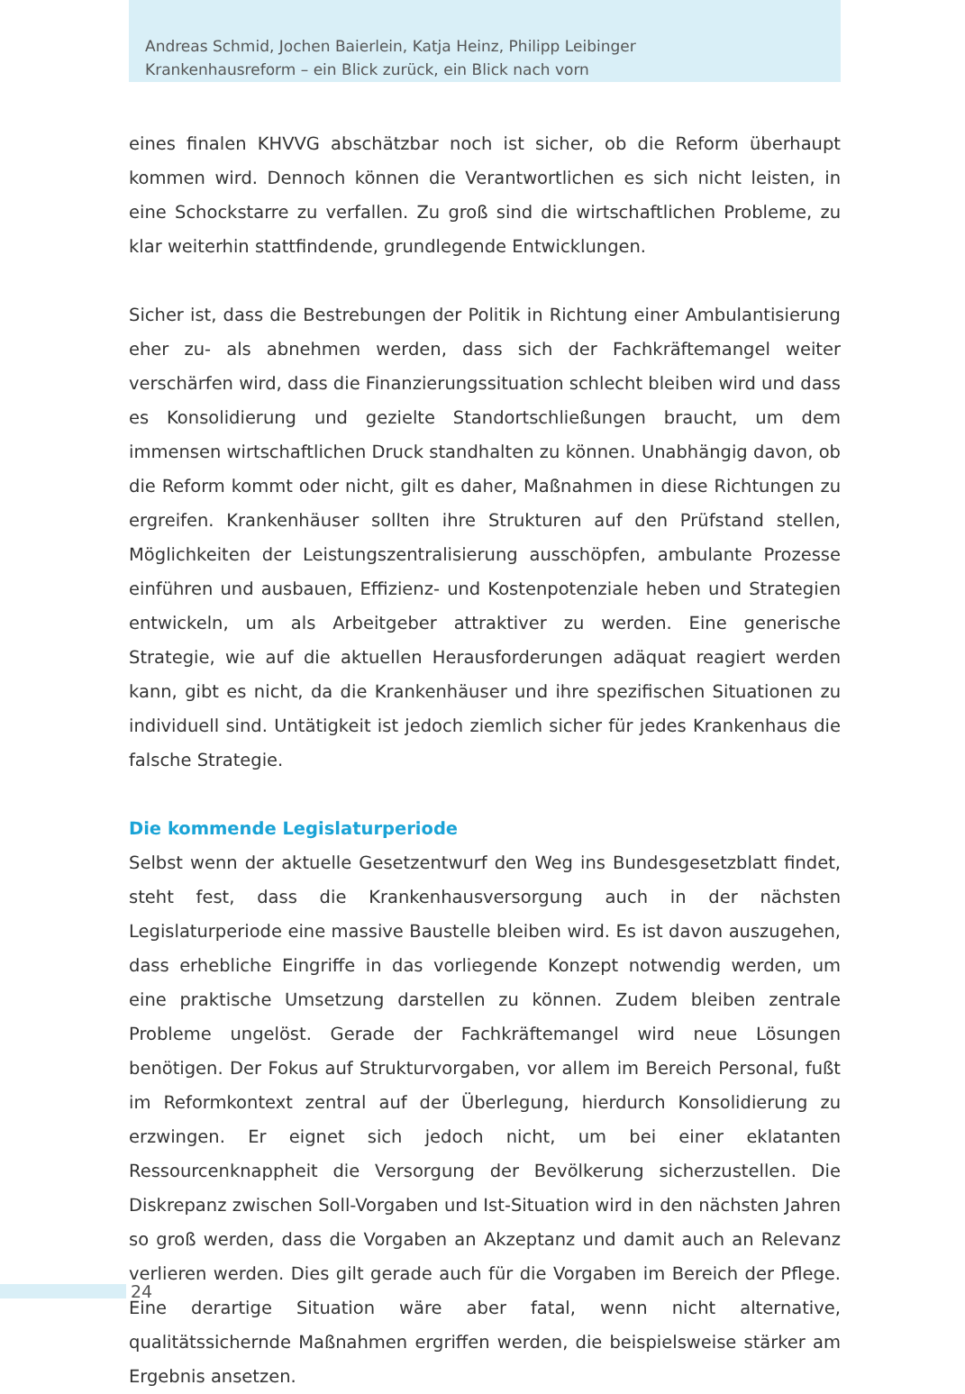Andreas Schmid, Jochen Baierlein, Katja Heinz, Philipp Leibinger
Krankenhausreform – ein Blick zurück, ein Blick nach vorn
eines finalen KHVVG abschätzbar noch ist sicher, ob die Reform überhaupt kommen wird. Dennoch können die Verantwortlichen es sich nicht leisten, in eine Schockstarre zu verfallen. Zu groß sind die wirtschaftlichen Probleme, zu klar weiterhin stattfindende, grundlegende Entwicklungen.
Sicher ist, dass die Bestrebungen der Politik in Richtung einer Ambulantisierung eher zu- als abnehmen werden, dass sich der Fachkräftemangel weiter verschärfen wird, dass die Finanzierungssituation schlecht bleiben wird und dass es Konsolidierung und gezielte Standortschließungen braucht, um dem immensen wirtschaftlichen Druck standhalten zu können. Unabhängig davon, ob die Reform kommt oder nicht, gilt es daher, Maßnahmen in diese Richtungen zu ergreifen. Krankenhäuser sollten ihre Strukturen auf den Prüfstand stellen, Möglichkeiten der Leistungszentralisierung ausschöpfen, ambulante Prozesse einführen und ausbauen, Effizienz- und Kostenpotenziale heben und Strategien entwickeln, um als Arbeitgeber attraktiver zu werden. Eine generische Strategie, wie auf die aktuellen Herausforderungen adäquat reagiert werden kann, gibt es nicht, da die Krankenhäuser und ihre spezifischen Situationen zu individuell sind. Untätigkeit ist jedoch ziemlich sicher für jedes Krankenhaus die falsche Strategie.
Die kommende Legislaturperiode
Selbst wenn der aktuelle Gesetzentwurf den Weg ins Bundesgesetzblatt findet, steht fest, dass die Krankenhausversorgung auch in der nächsten Legislaturperiode eine massive Baustelle bleiben wird. Es ist davon auszugehen, dass erhebliche Eingriffe in das vorliegende Konzept notwendig werden, um eine praktische Umsetzung darstellen zu können. Zudem bleiben zentrale Probleme ungelöst. Gerade der Fachkräftemangel wird neue Lösungen benötigen. Der Fokus auf Strukturvorgaben, vor allem im Bereich Personal, fußt im Reformkontext zentral auf der Überlegung, hierdurch Konsolidierung zu erzwingen. Er eignet sich jedoch nicht, um bei einer eklatanten Ressourcenknappheit die Versorgung der Bevölkerung sicherzustellen. Die Diskrepanz zwischen Soll-Vorgaben und Ist-Situation wird in den nächsten Jahren so groß werden, dass die Vorgaben an Akzeptanz und damit auch an Relevanz verlieren werden. Dies gilt gerade auch für die Vorgaben im Bereich der Pflege. Eine derartige Situation wäre aber fatal, wenn nicht alternative, qualitätssichernde Maßnahmen ergriffen werden, die beispielsweise stärker am Ergebnis ansetzen.
24